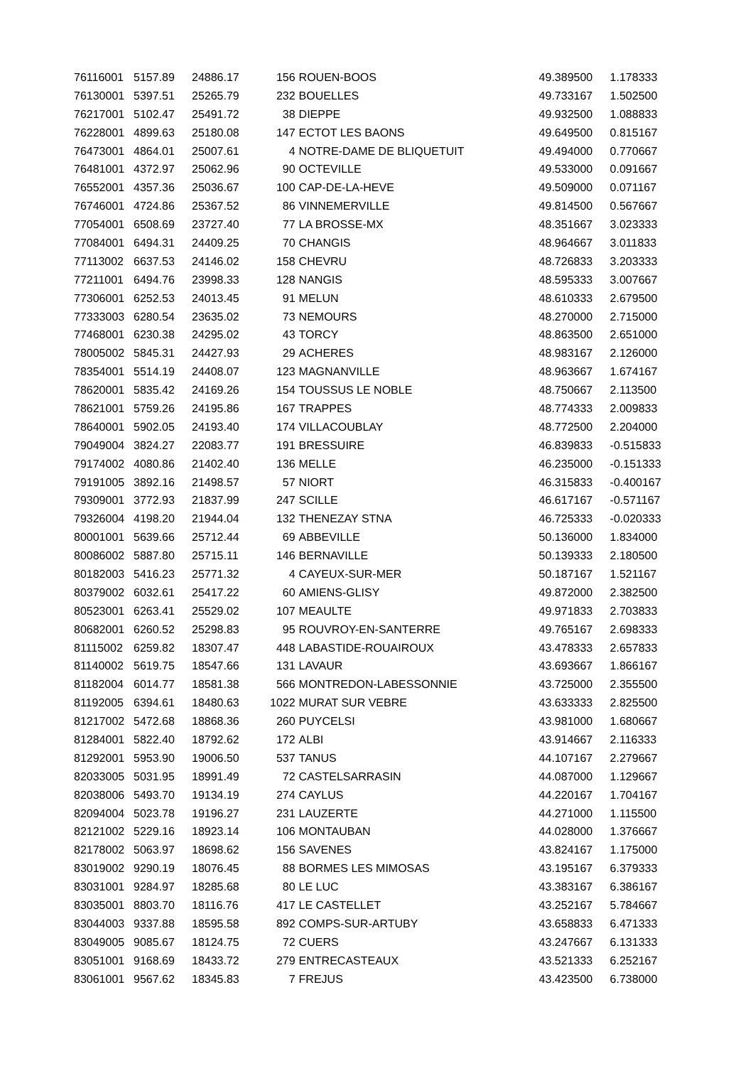| 76116001 | 5157.89 | 24886.17 | 156 | ROUEN-BOOS | 49.389500 | 1.178333 |
| 76130001 | 5397.51 | 25265.79 | 232 | BOUELLES | 49.733167 | 1.502500 |
| 76217001 | 5102.47 | 25491.72 | 38 | DIEPPE | 49.932500 | 1.088833 |
| 76228001 | 4899.63 | 25180.08 | 147 | ECTOT LES BAONS | 49.649500 | 0.815167 |
| 76473001 | 4864.01 | 25007.61 | 4 | NOTRE-DAME DE BLIQUETUIT | 49.494000 | 0.770667 |
| 76481001 | 4372.97 | 25062.96 | 90 | OCTEVILLE | 49.533000 | 0.091667 |
| 76552001 | 4357.36 | 25036.67 | 100 | CAP-DE-LA-HEVE | 49.509000 | 0.071167 |
| 76746001 | 4724.86 | 25367.52 | 86 | VINNEMERVILLE | 49.814500 | 0.567667 |
| 77054001 | 6508.69 | 23727.40 | 77 | LA BROSSE-MX | 48.351667 | 3.023333 |
| 77084001 | 6494.31 | 24409.25 | 70 | CHANGIS | 48.964667 | 3.011833 |
| 77113002 | 6637.53 | 24146.02 | 158 | CHEVRU | 48.726833 | 3.203333 |
| 77211001 | 6494.76 | 23998.33 | 128 | NANGIS | 48.595333 | 3.007667 |
| 77306001 | 6252.53 | 24013.45 | 91 | MELUN | 48.610333 | 2.679500 |
| 77333003 | 6280.54 | 23635.02 | 73 | NEMOURS | 48.270000 | 2.715000 |
| 77468001 | 6230.38 | 24295.02 | 43 | TORCY | 48.863500 | 2.651000 |
| 78005002 | 5845.31 | 24427.93 | 29 | ACHERES | 48.983167 | 2.126000 |
| 78354001 | 5514.19 | 24408.07 | 123 | MAGNANVILLE | 48.963667 | 1.674167 |
| 78620001 | 5835.42 | 24169.26 | 154 | TOUSSUS LE NOBLE | 48.750667 | 2.113500 |
| 78621001 | 5759.26 | 24195.86 | 167 | TRAPPES | 48.774333 | 2.009833 |
| 78640001 | 5902.05 | 24193.40 | 174 | VILLACOUBLAY | 48.772500 | 2.204000 |
| 79049004 | 3824.27 | 22083.77 | 191 | BRESSUIRE | 46.839833 | -0.515833 |
| 79174002 | 4080.86 | 21402.40 | 136 | MELLE | 46.235000 | -0.151333 |
| 79191005 | 3892.16 | 21498.57 | 57 | NIORT | 46.315833 | -0.400167 |
| 79309001 | 3772.93 | 21837.99 | 247 | SCILLE | 46.617167 | -0.571167 |
| 79326004 | 4198.20 | 21944.04 | 132 | THENEZAY STNA | 46.725333 | -0.020333 |
| 80001001 | 5639.66 | 25712.44 | 69 | ABBEVILLE | 50.136000 | 1.834000 |
| 80086002 | 5887.80 | 25715.11 | 146 | BERNAVILLE | 50.139333 | 2.180500 |
| 80182003 | 5416.23 | 25771.32 | 4 | CAYEUX-SUR-MER | 50.187167 | 1.521167 |
| 80379002 | 6032.61 | 25417.22 | 60 | AMIENS-GLISY | 49.872000 | 2.382500 |
| 80523001 | 6263.41 | 25529.02 | 107 | MEAULTE | 49.971833 | 2.703833 |
| 80682001 | 6260.52 | 25298.83 | 95 | ROUVROY-EN-SANTERRE | 49.765167 | 2.698333 |
| 81115002 | 6259.82 | 18307.47 | 448 | LABASTIDE-ROUAIROUX | 43.478333 | 2.657833 |
| 81140002 | 5619.75 | 18547.66 | 131 | LAVAUR | 43.693667 | 1.866167 |
| 81182004 | 6014.77 | 18581.38 | 566 | MONTREDON-LABESSONNIE | 43.725000 | 2.355500 |
| 81192005 | 6394.61 | 18480.63 | 1022 | MURAT SUR VEBRE | 43.633333 | 2.825500 |
| 81217002 | 5472.68 | 18868.36 | 260 | PUYCELSI | 43.981000 | 1.680667 |
| 81284001 | 5822.40 | 18792.62 | 172 | ALBI | 43.914667 | 2.116333 |
| 81292001 | 5953.90 | 19006.50 | 537 | TANUS | 44.107167 | 2.279667 |
| 82033005 | 5031.95 | 18991.49 | 72 | CASTELSARRASIN | 44.087000 | 1.129667 |
| 82038006 | 5493.70 | 19134.19 | 274 | CAYLUS | 44.220167 | 1.704167 |
| 82094004 | 5023.78 | 19196.27 | 231 | LAUZERTE | 44.271000 | 1.115500 |
| 82121002 | 5229.16 | 18923.14 | 106 | MONTAUBAN | 44.028000 | 1.376667 |
| 82178002 | 5063.97 | 18698.62 | 156 | SAVENES | 43.824167 | 1.175000 |
| 83019002 | 9290.19 | 18076.45 | 88 | BORMES LES MIMOSAS | 43.195167 | 6.379333 |
| 83031001 | 9284.97 | 18285.68 | 80 | LE LUC | 43.383167 | 6.386167 |
| 83035001 | 8803.70 | 18116.76 | 417 | LE CASTELLET | 43.252167 | 5.784667 |
| 83044003 | 9337.88 | 18595.58 | 892 | COMPS-SUR-ARTUBY | 43.658833 | 6.471333 |
| 83049005 | 9085.67 | 18124.75 | 72 | CUERS | 43.247667 | 6.131333 |
| 83051001 | 9168.69 | 18433.72 | 279 | ENTRECASTEAUX | 43.521333 | 6.252167 |
| 83061001 | 9567.62 | 18345.83 | 7 | FREJUS | 43.423500 | 6.738000 |